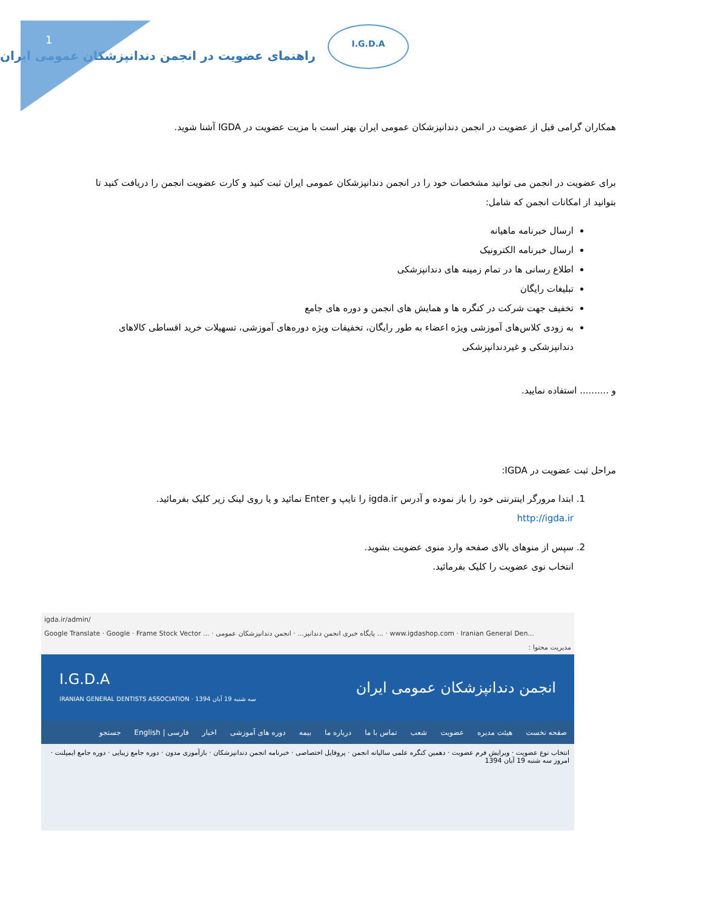1
I.G.D.A
راهنمای عضویت در انجمن دندانپزشکان عمومی ایران
همکاران گرامی قبل از عضویت در انجمن دندانپزشکان عمومی ایران بهتر است با مزیت عضویت در IGDA آشنا شوید.
برای عضویت در انجمن می توانید مشخصات خود را در انجمن دندانپزشکان عمومی ایران ثبت کنید و کارت عضویت انجمن را دریافت کنید تا بتوانید از امکانات انجمن که شامل:
ارسال خبرنامه ماهیانه
ارسال خبرنامه الکترونیک
اطلاع رسانی ها در تمام زمینه های دندانپزشکی
تبلیغات رایگان
تخفیف جهت شرکت در کنگره ها و همایش های انجمن و دوره های جامع
به زودی کلاس‌های آموزشی ویژه اعضاء به طور رایگان، تخفیفات ویژه دوره‌های آموزشی، تسهیلات خرید اقساطی کالاهای دندانپزشکی و غیردندانپزشکی
و .......... استفاده نمایید.
مراحل ثبت عضویت در IGDA:
1. ابتدا مرورگر اینترنتی خود را باز نموده و آدرس igda.ir را تایپ و Enter نمائید و یا روی لینک زیر کلیک بفرمائید.
http://igda.ir
2. سپس از منوهای بالای صفحه وارد منوی عضویت بشوید.
انتخاب نوی عضویت را کلیک بفرمائید.
igda.ir/admin/
Google Translate · Google · Frame Stock Vector ... · پایگاه خبری انجمن دندانپز... · انجمن دندانپزشکان عمومی ... · www.igdashop.com · Iranian General Den...
مدیریت محتوا :
I.G.D.A
IRANIAN GENERAL DENTISTS ASSOCIATION · سه شنبه 19 آبان 1394 انجمن دندانپزشکان عمومی ایران
صفحه نخست هیئت مدیره عضویت شعب تماس با ما درباره ما بیمه دوره های آموزشی اخبار فارسی | English جستجو
انتخاب نوع عضویت · ویرایش فرم عضویت · دهمین کنگره علمی سالیانه انجمن · پروفایل اختصاصی · خبرنامه انجمن دندانپزشکان · بازآموزی مدون · دوره جامع زیبایی · دوره جامع ایمپلنت · امروز سه شنبه 19 آبان 1394